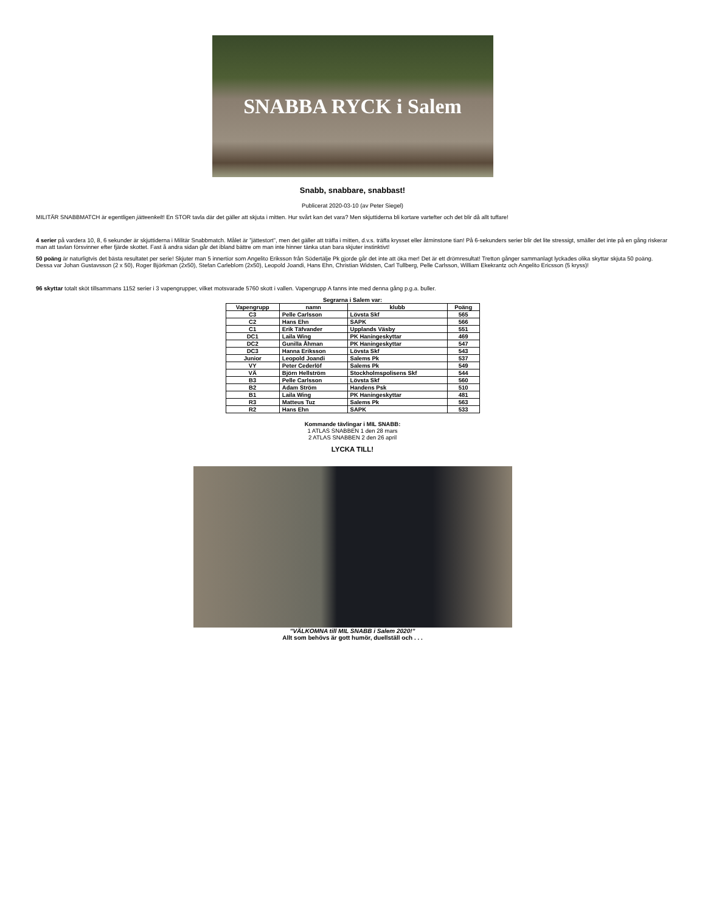SNABBA RYCK i Salem
Snabb, snabbare, snabbast!
Publicerat 2020-03-10 (av Peter Siegel)
MILITÄR SNABBMATCH är egentligen jätteenkelt! En STOR tavla där det gäller att skjuta i mitten. Hur svårt kan det vara? Men skjuttiderna bli kortare vartefter och det blir då allt tuffare!
4 serier på vardera 10, 8, 6 sekunder är skjuttiderna i Militär Snabbmatch. Målet är ”jättestort”, men det gäller att träffa i mitten, d.v.s. träffa krysset eller åtminstone tian! På 6-sekunders serier blir det lite stressigt, smäller det inte på en gång riskerar man att tavlan försvinner efter fjärde skottet. Fast å andra sidan går det ibland bättre om man inte hinner tänka utan bara skjuter instinktivt!
50 poäng är naturligtvis det bästa resultatet per serie! Skjuter man 5 innertior som Angelito Eriksson från Södertälje Pk gjorde går det inte att öka mer! Det är ett drömresultat! Tretton gånger sammanlagt lyckades olika skyttar skjuta 50 poäng. Dessa var Johan Gustavsson (2 x 50), Roger Björkman (2x50), Stefan Carleblom (2x50), Leopold Joandi, Hans Ehn, Christian Widsten, Carl Tullberg, Pelle Carlsson, William Ekekrantz och Angelito Ericsson (5 kryss)!
96 skyttar totalt sköt tillsammans 1152 serier i 3 vapengrupper, vilket motsvarade 5760 skott i vallen. Vapengrupp A fanns inte med denna gång p.g.a. buller.
Segrarna i Salem var:
| Vapengrupp | namn | klubb | Poäng |
| --- | --- | --- | --- |
| C3 | Pelle Carlsson | Lövsta Skf | 565 |
| C2 | Hans Ehn | SAPK | 566 |
| C1 | Erik Täfvander | Upplands Väsby | 551 |
| DC1 | Laila Wing | PK Haningeskyttar | 469 |
| DC2 | Gunilla Åhman | PK Haningeskyttar | 547 |
| DC3 | Hanna Eriksson | Lövsta Skf | 543 |
| Junior | Leopold Joandi | Salems Pk | 537 |
| VY | Peter Cederlöf | Salems Pk | 549 |
| VÄ | Björn Hellström | Stockholmspolisens Skf | 544 |
| B3 | Pelle Carlsson | Lövsta Skf | 560 |
| B2 | Adam Ström | Handens Psk | 510 |
| B1 | Laila Wing | PK Haningeskyttar | 481 |
| R3 | Matteus Tuz | Salems Pk | 563 |
| R2 | Hans Ehn | SAPK | 533 |
Kommande tävlingar i MIL SNABB:
1 ATLAS SNABBEN 1 den 28 mars
2 ATLAS SNABBEN 2 den 26 april
LYCKA TILL!
”VÄLKOMNA till MIL SNABB i Salem 2020!”
Allt som behövs är gott humör, duellställ och . . .